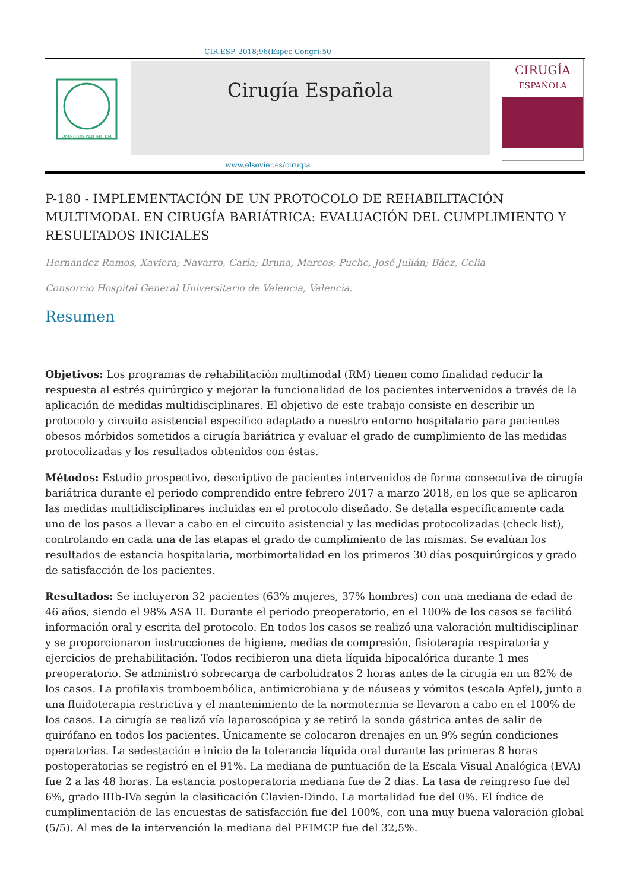CIR ESP. 2018;96(Espec Congr):50
OMNIBUS PER ARTEM
Cirugía Española
CIRUGÍA
ESPAÑOLA
www.elsevier.es/cirugia
P-180 - IMPLEMENTACIÓN DE UN PROTOCOLO DE REHABILITACIÓN MULTIMODAL EN CIRUGÍA BARIÁTRICA: EVALUACIÓN DEL CUMPLIMIENTO Y RESULTADOS INICIALES
Hernández Ramos, Xaviera; Navarro, Carla; Bruna, Marcos; Puche, José Julián; Báez, Celia
Consorcio Hospital General Universitario de Valencia, Valencia.
Resumen
Objetivos: Los programas de rehabilitación multimodal (RM) tienen como finalidad reducir la respuesta al estrés quirúrgico y mejorar la funcionalidad de los pacientes intervenidos a través de la aplicación de medidas multidisciplinares. El objetivo de este trabajo consiste en describir un protocolo y circuito asistencial específico adaptado a nuestro entorno hospitalario para pacientes obesos mórbidos sometidos a cirugía bariátrica y evaluar el grado de cumplimiento de las medidas protocolizadas y los resultados obtenidos con éstas.
Métodos: Estudio prospectivo, descriptivo de pacientes intervenidos de forma consecutiva de cirugía bariátrica durante el periodo comprendido entre febrero 2017 a marzo 2018, en los que se aplicaron las medidas multidisciplinares incluidas en el protocolo diseñado. Se detalla específicamente cada uno de los pasos a llevar a cabo en el circuito asistencial y las medidas protocolizadas (check list), controlando en cada una de las etapas el grado de cumplimiento de las mismas. Se evalúan los resultados de estancia hospitalaria, morbimortalidad en los primeros 30 días posquirúrgicos y grado de satisfacción de los pacientes.
Resultados: Se incluyeron 32 pacientes (63% mujeres, 37% hombres) con una mediana de edad de 46 años, siendo el 98% ASA II. Durante el periodo preoperatorio, en el 100% de los casos se facilitó información oral y escrita del protocolo. En todos los casos se realizó una valoración multidisciplinar y se proporcionaron instrucciones de higiene, medias de compresión, fisioterapia respiratoria y ejercicios de prehabilitación. Todos recibieron una dieta líquida hipocalórica durante 1 mes preoperatorio. Se administró sobrecarga de carbohidratos 2 horas antes de la cirugía en un 82% de los casos. La profilaxis tromboembólica, antimicrobiana y de náuseas y vómitos (escala Apfel), junto a una fluidoterapia restrictiva y el mantenimiento de la normotermia se llevaron a cabo en el 100% de los casos. La cirugía se realizó vía laparoscópica y se retiró la sonda gástrica antes de salir de quirófano en todos los pacientes. Únicamente se colocaron drenajes en un 9% según condiciones operatorias. La sedestación e inicio de la tolerancia líquida oral durante las primeras 8 horas postoperatorias se registró en el 91%. La mediana de puntuación de la Escala Visual Analógica (EVA) fue 2 a las 48 horas. La estancia postoperatoria mediana fue de 2 días. La tasa de reingreso fue del 6%, grado IIIb-IVa según la clasificación Clavien-Dindo. La mortalidad fue del 0%. El índice de cumplimentación de las encuestas de satisfacción fue del 100%, con una muy buena valoración global (5/5). Al mes de la intervención la mediana del PEIMCP fue del 32,5%.